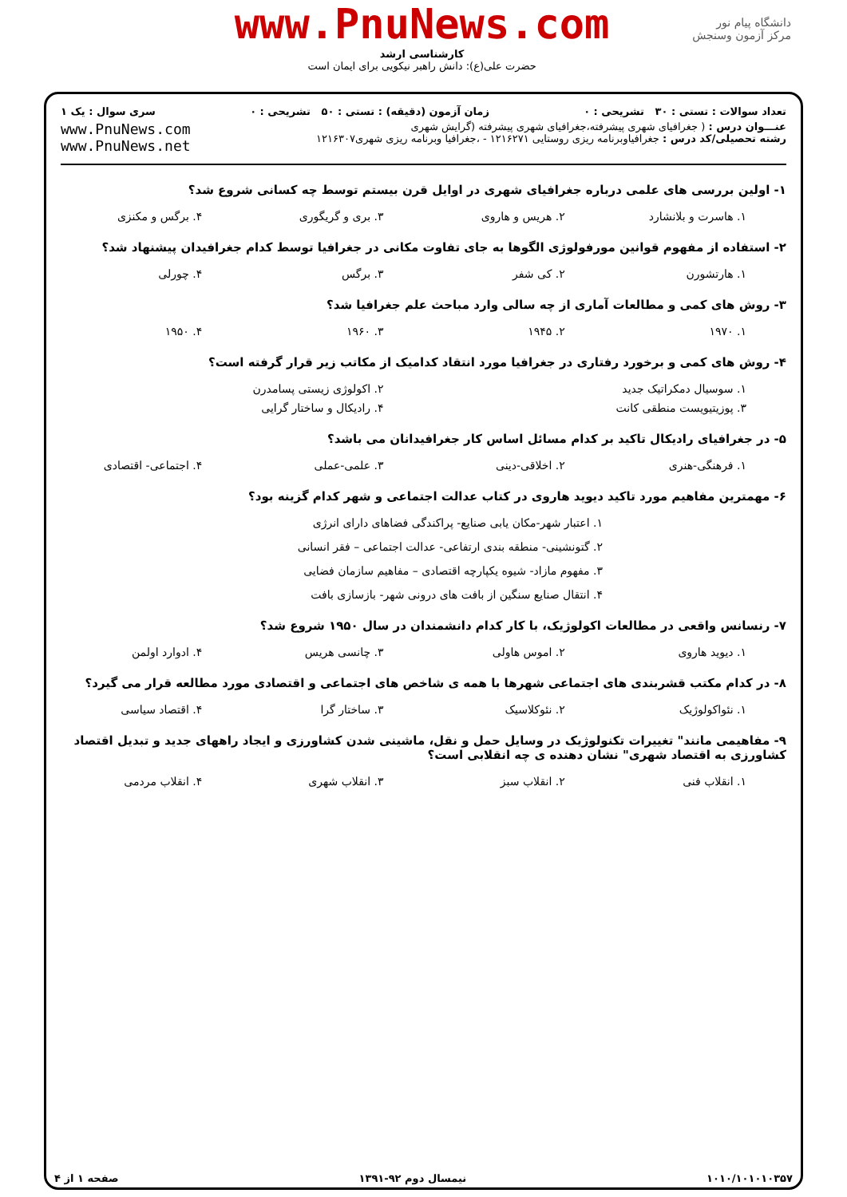دانشگاه پیام نور
مرکز آزمون وسنجش
www.PnuNews.com
کارشناسی ارشد
حضرت علی(ع): دانش راهبر نیکویی برای ایمان است
تعداد سوالات : تستی : ۳۰ تشریحی : ۰ زمان آزمون (دقیقه) : تستی : ۵۰ تشریحی : ۰ سری سوال : یک ۱
عنـــوان درس : ( جغرافیای شهری پیشرفته،جغرافیای شهری پیشرفته (گرایش شهری
رشته تحصیلی/کد درس : جغرافیاوبرنامه ریزی روستایی ۱۲۱۶۲۷۱ - ،جغرافیا وبرنامه ریزی شهری۱۲۱۶۳۰۷
www.PnuNews.com
www.PnuNews.net
۱- اولین بررسی های علمی درباره جغرافیای شهری در اوایل قرن بیستم توسط چه کسانی شروع شد؟
۱. هاسرت و بلانشارد ۲. هریس و هاروی ۳. بری و گریگوری ۴. برگس و مکنزی
۲- استفاده از مفهوم قوانین مورفولوژی الگوها به جای تفاوت مکانی در جغرافیا توسط کدام جغرافیدان پیشنهاد شد؟
۱. هارتشورن ۲. کی شفر ۳. برگس ۴. چورلی
۳- روش های کمی و مطالعات آماری از چه سالی وارد مباحث علم جغرافیا شد؟
۱. ۱۹۷۰ ۲. ۱۹۴۵ ۳. ۱۹۶۰ ۴. ۱۹۵۰
۴- روش های کمی و برخورد رفتاری در جغرافیا مورد انتقاد کدامیک از مکاتب زیر قرار گرفته است؟
۱. سوسیال دمکراتیک جدید ۲. اکولوژی زیستی پسامدرن
۳. پوزیتیویست منطقی کانت ۴. رادیکال و ساختار گرایی
۵- در جغرافیای رادیکال تاکید بر کدام مسائل اساس کار جغرافیدانان می باشد؟
۱. فرهنگی-هنری ۲. اخلاقی-دینی ۳. علمی-عملی ۴. اجتماعی- اقتصادی
۶- مهمترین مفاهیم مورد تاکید دیوید هاروی در کتاب عدالت اجتماعی و شهر کدام گزینه بود؟
۱. اعتبار شهر-مکان یابی صنایع- پراکندگی فضاهای دارای انرژی
۲. گتونشینی- منطقه بندی ارتفاعی- عدالت اجتماعی – فقر انسانی
۳. مفهوم مازاد- شیوه یکپارچه اقتصادی – مفاهیم سازمان فضایی
۴. انتقال صنایع سنگین از بافت های درونی شهر- بازسازی بافت
۷- رنسانس واقعی در مطالعات اکولوژیک، با کار کدام دانشمندان در سال ۱۹۵۰ شروع شد؟
۱. دیوید هاروی ۲. اموس هاولی ۳. چانسی هریس ۴. ادوارد اولمن
۸- در کدام مکتب قشربندی های اجتماعی شهرها با همه ی شاخص های اجتماعی و اقتصادی مورد مطالعه قرار می گیرد؟
۱. نئواکولوژیک ۲. نئوکلاسیک ۳. ساختار گرا ۴. اقتصاد سیاسی
۹- مفاهیمی مانند" تغییرات تکنولوژیک در وسایل حمل و نقل، ماشینی شدن کشاورزی و ایجاد راههای جدید و تبدیل اقتصاد کشاورزی به اقتصاد شهری" نشان دهنده ی چه انقلابی است؟
۱. انقلاب فنی ۲. انقلاب سبز ۳. انقلاب شهری ۴. انقلاب مردمی
۱۰۱۰/۱۰۱۰۱۰۳۵۷ نیمسال دوم ۹۲-۱۳۹۱ صفحه ۱ از ۴